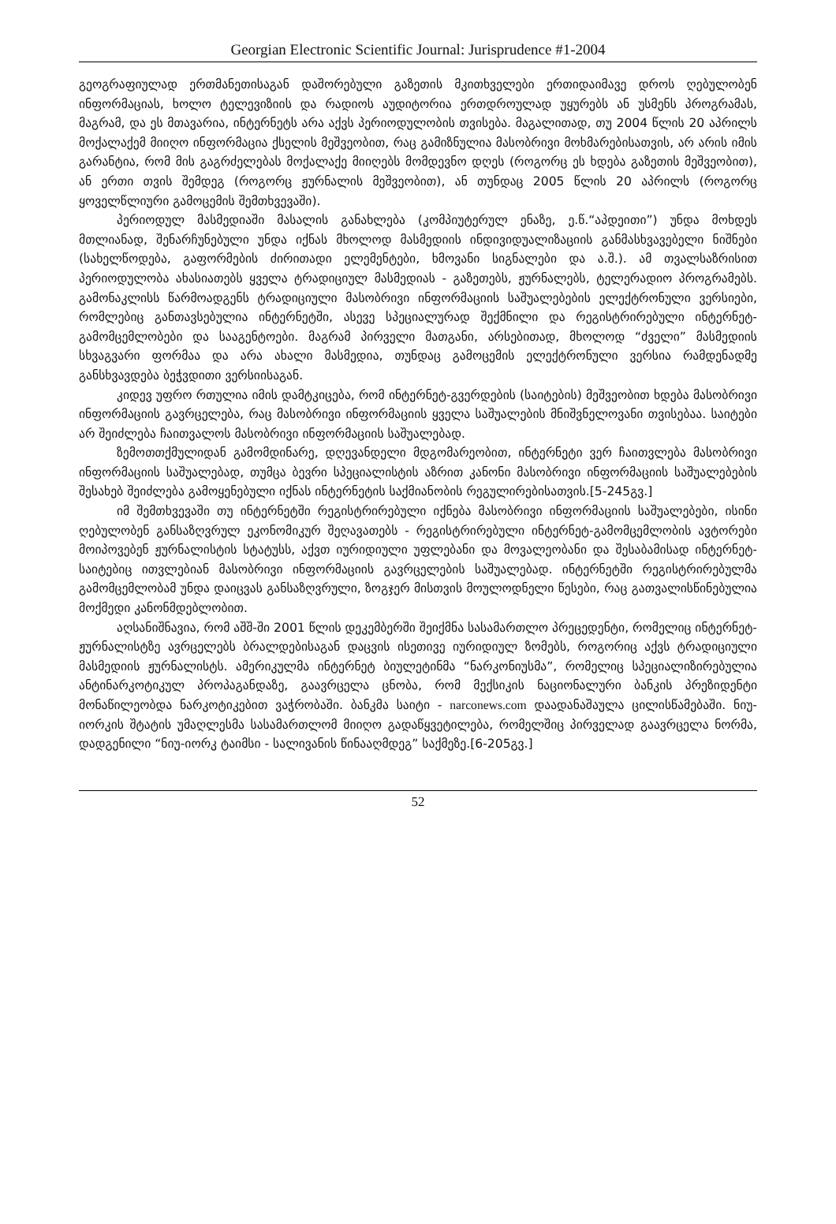Georgian Electronic Scientific Journal: Jurisprudence #1-2004
გეოგრაფიულად ერთმანეთისაგან დაშორებული გაზეთის მკითხველები ერთიდაიმავე დროს ღებულობენ ინფორმაციას, ხოლო ტელევიზიის და რადიოს აუდიტორია ერთდროულად უყურებს ან უსმენს პროგრამას, მაგრამ, და ეს მთავარია, ინტერნეტს არა აქვს პერიოდულობის თვისება. მაგალითად, თუ 2004 წლის 20 აპრილს მოქალაქემ მიიღო ინფორმაცია ქსელის მეშვეობით, რაც გამიზნულია მასობრივი მოხმარებისათვის, არ არის იმის გარანტია, რომ მის გაგრძელებას მოქალაქე მიიღებს მომდევნო დღეს (როგორც ეს ხდება გაზეთის მეშვეობით), ან ერთი თვის შემდეგ (როგორც ჟურნალის მეშვეობით), ან თუნდაც 2005 წლის 20 აპრილს (როგორც ყოველწლიური გამოცემის შემთხვევაში).
პერიოდულ მასმედიაში მასალის განახლება (კომპიუტერულ ენაზე, ე.წ.“აპდეითი”) უნდა მოხდეს მთლიანად, შენარჩუნებული უნდა იქნას მხოლოდ მასმედიის ინდივიდუალიზაციის განმასხვავებელი ნიშნები (სახელწოდება, გაფორმების ძირითადი ელემენტები, ხმოვანი სიგნალები და ა.შ.). ამ თვალსაზრისით პერიოდულობა ახასიათებს ყველა ტრადიციულ მასმედიას - გაზეთებს, ჟურნალებს, ტელერადიო პროგრამებს. გამონაკლისს წარმოადგენს ტრადიციული მასობრივი ინფორმაციის საშუალებების ელექტრონული ვერსიები, რომლებიც განთავსებულია ინტერნეტში, ასევე სპეციალურად შექმნილი და რეგისტრირებული ინტერნეტ-გამომცემლობები და სააგენტოები. მაგრამ პირველი მათგანი, არსებითად, მხოლოდ “ძველი” მასმედიის სხვაგვარი ფორმაა და არა ახალი მასმედია, თუნდაც გამოცემის ელექტრონული ვერსია რამდენადმე განსხვავდება ბეჭვდითი ვერსიისაგან.
კიდევ უფრო რთულია იმის დამტკიცება, რომ ინტერნეტ-გვერდების (საიტების) მეშვეობით ხდება მასობრივი ინფორმაციის გავრცელება, რაც მასობრივი ინფორმაციის ყველა საშუალების მნიშვნელოვანი თვისებაა. საიტები არ შეიძლება ჩაითვალოს მასობრივი ინფორმაციის საშუალებად.
ზემოთთქმულიდან გამომდინარე, დღევანდელი მდგომარეობით, ინტერნეტი ვერ ჩაითვლება მასობრივი ინფორმაციის საშუალებად, თუმცა ბევრი სპეციალისტის აზრით კანონი მასობრივი ინფორმაციის საშუალებების შესახებ შეიძლება გამოყენებული იქნას ინტერნეტის საქმიანობის რეგულირებისათვის.[5-245გვ.]
იმ შემთხვევაში თუ ინტერნეტში რეგისტრირებული იქნება მასობრივი ინფორმაციის საშუალებები, ისინი ღებულობენ განსაზღვრულ ეკონომიკურ შეღავათებს - რეგისტრირებული ინტერნეტ-გამომცემლობის ავტორები მოიპოვებენ ჟურნალისტის სტატუსს, აქვთ იურიდიული უფლებანი და მოვალეობანი და შესაბამისად ინტერნეტ-საიტებიც ითვლებიან მასობრივი ინფორმაციის გავრცელების საშუალებად. ინტერნეტში რეგისტრირებულმა გამომცემლობამ უნდა დაიცვას განსაზღვრული, ზოგჯერ მისთვის მოულოდნელი წესები, რაც გათვალისწინებულია მოქმედი კანონმდებლობით.
აღსანიშნავია, რომ აშშ-ში 2001 წლის დეკემბერში შეიქმნა სასამართლო პრეცედენტი, რომელიც ინტერნეტ-ჟურნალისტზე ავრცელებს ბრალდებისაგან დაცვის ისეთივე იურიდიულ ზომებს, როგორიც აქვს ტრადიციული მასმედიის ჟურნალისტს. ამერიკულმა ინტერნეტ ბიულეტინმა “ნარკონიუსმა”, რომელიც სპეციალიზირებულია ანტინარკოტიკულ პროპაგანდაზე, გაავრცელა ცნობა, რომ მექსიკის ნაციონალური ბანკის პრეზიდენტი მონაწილეობდა ნარკოტიკებით ვაჭრობაში. ბანკმა საიტი - narconews.com დაადანაშაულა ცილისწამებაში. ნიუ-იორკის შტატის უმაღლესმა სასამართლომ მიიღო გადაწყვეტილება, რომელშიც პირველად გაავრცელა ნორმა, დადგენილი “ნიუ-იორკ ტაიმსი - სალივანის წინააღმდეგ” საქმეზე.[6-205გვ.]
52